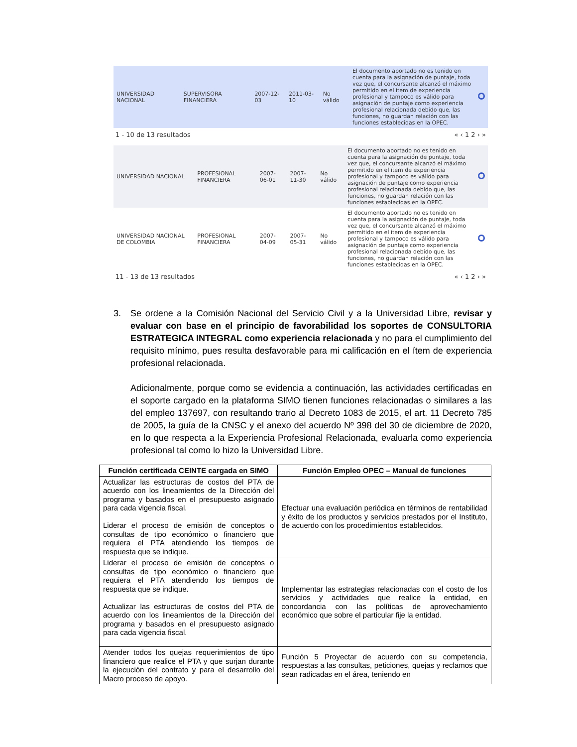| UNIVERSIDAD NACIONAL | SUPERVISORA FINANCIERA | 2007-12-03 | 2011-03-10 | No válido | El documento aportado no es tenido en cuenta para la asignación de puntaje, toda vez que, el concursante alcanzó el máximo permitido en el ítem de experiencia profesional y tampoco es válido para asignación de puntaje como experiencia profesional relacionada debido que, las funciones, no guardan relación con las funciones establecidas en la OPEC. | |
1 - 10 de 13 resultados « ‹ 1 2 › »
| UNIVERSIDAD NACIONAL | PROFESIONAL FINANCIERA | 2007-06-01 | 2007-11-30 | No válido | El documento aportado no es tenido en cuenta para la asignación de puntaje, toda vez que, el concursante alcanzó el máximo permitido en el ítem de experiencia profesional y tampoco es válido para asignación de puntaje como experiencia profesional relacionada debido que, las funciones, no guardan relación con las funciones establecidas en la OPEC. | |
| UNIVERSIDAD NACIONAL DE COLOMBIA | PROFESIONAL FINANCIERA | 2007-04-09 | 2007-05-31 | No válido | El documento aportado no es tenido en cuenta para la asignación de puntaje, toda vez que, el concursante alcanzó el máximo permitido en el ítem de experiencia profesional y tampoco es válido para asignación de puntaje como experiencia profesional relacionada debido que, las funciones, no guardan relación con las funciones establecidas en la OPEC. | |
11 - 13 de 13 resultados « ‹ 1 2 › »
3. Se ordene a la Comisión Nacional del Servicio Civil y a la Universidad Libre, revisar y evaluar con base en el principio de favorabilidad los soportes de CONSULTORIA ESTRATEGICA INTEGRAL como experiencia relacionada y no para el cumplimiento del requisito mínimo, pues resulta desfavorable para mi calificación en el ítem de experiencia profesional relacionada.
Adicionalmente, porque como se evidencia a continuación, las actividades certificadas en el soporte cargado en la plataforma SIMO tienen funciones relacionadas o similares a las del empleo 137697, con resultando trario al Decreto 1083 de 2015, el art. 11 Decreto 785 de 2005, la guía de la CNSC y el anexo del acuerdo Nº 398 del 30 de diciembre de 2020, en lo que respecta a la Experiencia Profesional Relacionada, evaluarla como experiencia profesional tal como lo hizo la Universidad Libre.
| Función certificada CEINTE cargada en SIMO | Función Empleo OPEC – Manual de funciones |
| --- | --- |
| Actualizar las estructuras de costos del PTA de acuerdo con los lineamientos de la Dirección del programa y basados en el presupuesto asignado para cada vigencia fiscal. Liderar el proceso de emisión de conceptos o consultas de tipo económico o financiero que requiera el PTA atendiendo los tiempos de respuesta que se indique. | Efectuar una evaluación periódica en términos de rentabilidad y éxito de los productos y servicios prestados por el Instituto, de acuerdo con los procedimientos establecidos. |
| Liderar el proceso de emisión de conceptos o consultas de tipo económico o financiero que requiera el PTA atendiendo los tiempos de respuesta que se indique. Actualizar las estructuras de costos del PTA de acuerdo con los lineamientos de la Dirección del programa y basados en el presupuesto asignado para cada vigencia fiscal. | Implementar las estrategias relacionadas con el costo de los servicios y actividades que realice la entidad, en concordancia con las políticas de aprovechamiento económico que sobre el particular fije la entidad. |
| Atender todos los quejas requerimientos de tipo financiero que realice el PTA y que surjan durante la ejecución del contrato y para el desarrollo del Macro proceso de apoyo. | Función 5 Proyectar de acuerdo con su competencia, respuestas a las consultas, peticiones, quejas y reclamos que sean radicadas en el área, teniendo en |